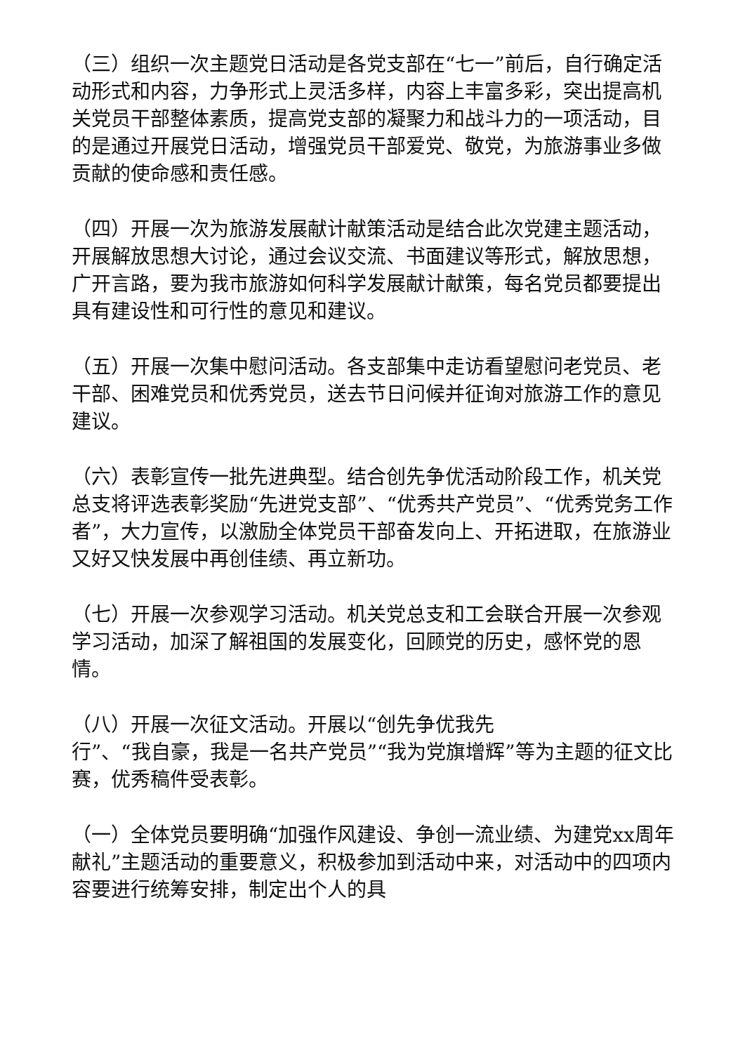（三）组织一次主题党日活动是各党支部在“七一”前后，自行确定活动形式和内容，力争形式上灵活多样，内容上丰富多彩，突出提高机关党员干部整体素质，提高党支部的凝聚力和战斗力的一项活动，目的是通过开展党日活动，增强党员干部爱党、敬党，为旅游事业多做贡献的使命感和责任感。
（四）开展一次为旅游发展献计献策活动是结合此次党建主题活动，开展解放思想大讨论，通过会议交流、书面建议等形式，解放思想，广开言路，要为我市旅游如何科学发展献计献策，每名党员都要提出具有建设性和可行性的意见和建议。
（五）开展一次集中慰问活动。各支部集中走访看望慰问老党员、老干部、困难党员和优秀党员，送去节日问候并征询对旅游工作的意见建议。
（六）表彰宣传一批先进典型。结合创先争优活动阶段工作，机关党总支将评选表彰奖励“先进党支部”、“优秀共产党员”、“优秀党务工作者”，大力宣传，以激励全体党员干部奋发向上、开拓进取，在旅游业又好又快发展中再创佳绩、再立新功。
（七）开展一次参观学习活动。机关党总支和工会联合开展一次参观学习活动，加深了解祖国的发展变化，回顾党的历史，感怀党的恩情。
（八）开展一次征文活动。开展以“创先争优我先
行”、“我自豪，我是一名共产党员”“我为党旗增辉”等为主题的征文比赛，优秀稿件受表彰。
（一）全体党员要明确“加强作风建设、争创一流业绩、为建党xx周年献礼”主题活动的重要意义，积极参加到活动中来，对活动中的四项内容要进行统筹安排，制定出个人的具